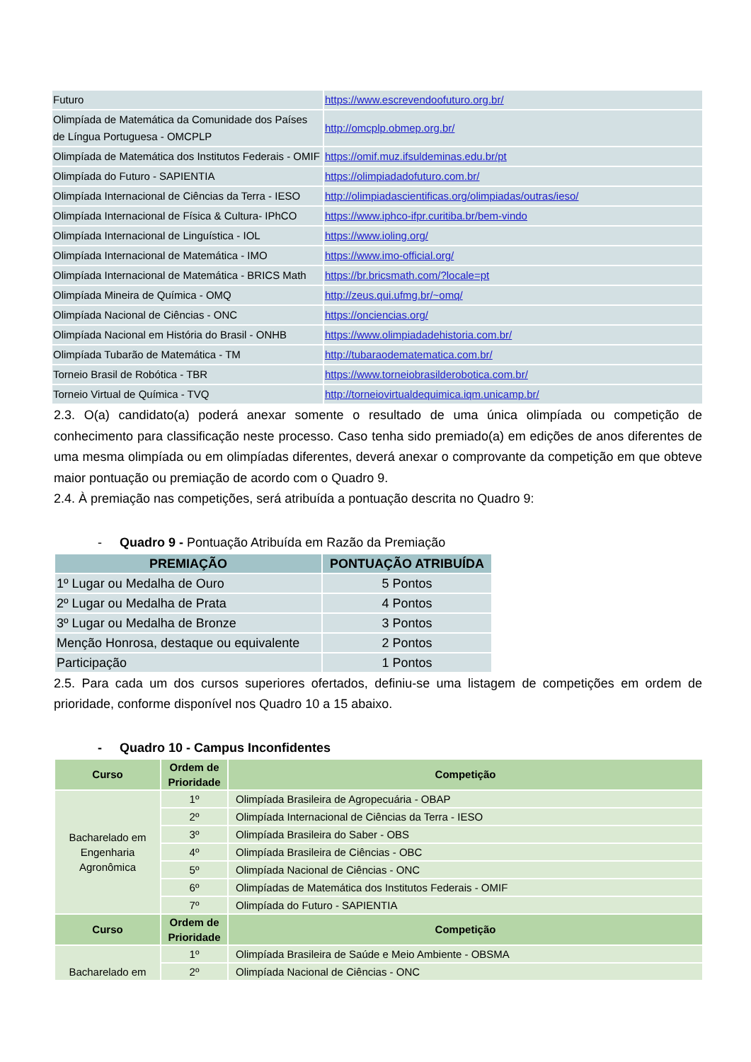| Futuro | https://www.escrevendoofuturo.org.br/ |
| Olimpíada de Matemática da Comunidade dos Países de Língua Portuguesa - OMCPLP | http://omcplp.obmep.org.br/ |
| Olimpíada de Matemática dos Institutos Federais - OMIF | https://omif.muz.ifsuldeminas.edu.br/pt |
| Olimpíada do Futuro - SAPIENTIA | https://olimpiadadofuturo.com.br/ |
| Olimpíada Internacional de Ciências da Terra - IESO | http://olimpiadascientificas.org/olimpiadas/outras/ieso/ |
| Olimpíada Internacional de Física & Cultura- IPhCO | https://www.iphco-ifpr.curitiba.br/bem-vindo |
| Olimpíada Internacional de Linguística - IOL | https://www.ioling.org/ |
| Olimpíada Internacional de Matemática - IMO | https://www.imo-official.org/ |
| Olimpíada Internacional de Matemática - BRICS Math | https://br.bricsmath.com/?locale=pt |
| Olimpíada Mineira de Química - OMQ | http://zeus.qui.ufmg.br/~omq/ |
| Olimpíada Nacional de Ciências - ONC | https://onciencias.org/ |
| Olimpíada Nacional em História do Brasil - ONHB | https://www.olimpiadadehistoria.com.br/ |
| Olimpíada Tubarão de Matemática - TM | http://tubaraodematematica.com.br/ |
| Torneio Brasil de Robótica - TBR | https://www.torneiobrasilderobotica.com.br/ |
| Torneio Virtual de Química - TVQ | http://torneiovirtualdequimica.iqm.unicamp.br/ |
2.3. O(a) candidato(a) poderá anexar somente o resultado de uma única olimpíada ou competição de conhecimento para classificação neste processo. Caso tenha sido premiado(a) em edições de anos diferentes de uma mesma olimpíada ou em olimpíadas diferentes, deverá anexar o comprovante da competição em que obteve maior pontuação ou premiação de acordo com o Quadro 9.
2.4. À premiação nas competições, será atribuída a pontuação descrita no Quadro 9:
- Quadro 9 - Pontuação Atribuída em Razão da Premiação
| PREMIAÇÃO | PONTUAÇÃO ATRIBUÍDA |
| --- | --- |
| 1º Lugar ou Medalha de Ouro | 5 Pontos |
| 2º Lugar ou Medalha de Prata | 4 Pontos |
| 3º Lugar ou Medalha de Bronze | 3 Pontos |
| Menção Honrosa, destaque ou equivalente | 2 Pontos |
| Participação | 1 Pontos |
2.5. Para cada um dos cursos superiores ofertados, definiu-se uma listagem de competições em ordem de prioridade, conforme disponível nos Quadro 10 a 15 abaixo.
- Quadro 10 - Campus Inconfidentes
| Curso | Ordem de Prioridade | Competição |
| --- | --- | --- |
| Bacharelado em Engenharia Agronômica | 1º | Olimpíada Brasileira de Agropecuária - OBAP |
| | 2º | Olimpíada Internacional de Ciências da Terra - IESO |
| | 3º | Olimpíada Brasileira do Saber - OBS |
| | 4º | Olimpíada Brasileira de Ciências - OBC |
| | 5º | Olimpíada Nacional de Ciências - ONC |
| | 6º | Olimpíadas de Matemática dos Institutos Federais - OMIF |
| | 7º | Olimpíada do Futuro - SAPIENTIA |
| Curso | Ordem de Prioridade | Competição |
| Bacharelado em | 1º | Olimpíada Brasileira de Saúde e Meio Ambiente - OBSMA |
| | 2º | Olimpíada Nacional de Ciências - ONC |